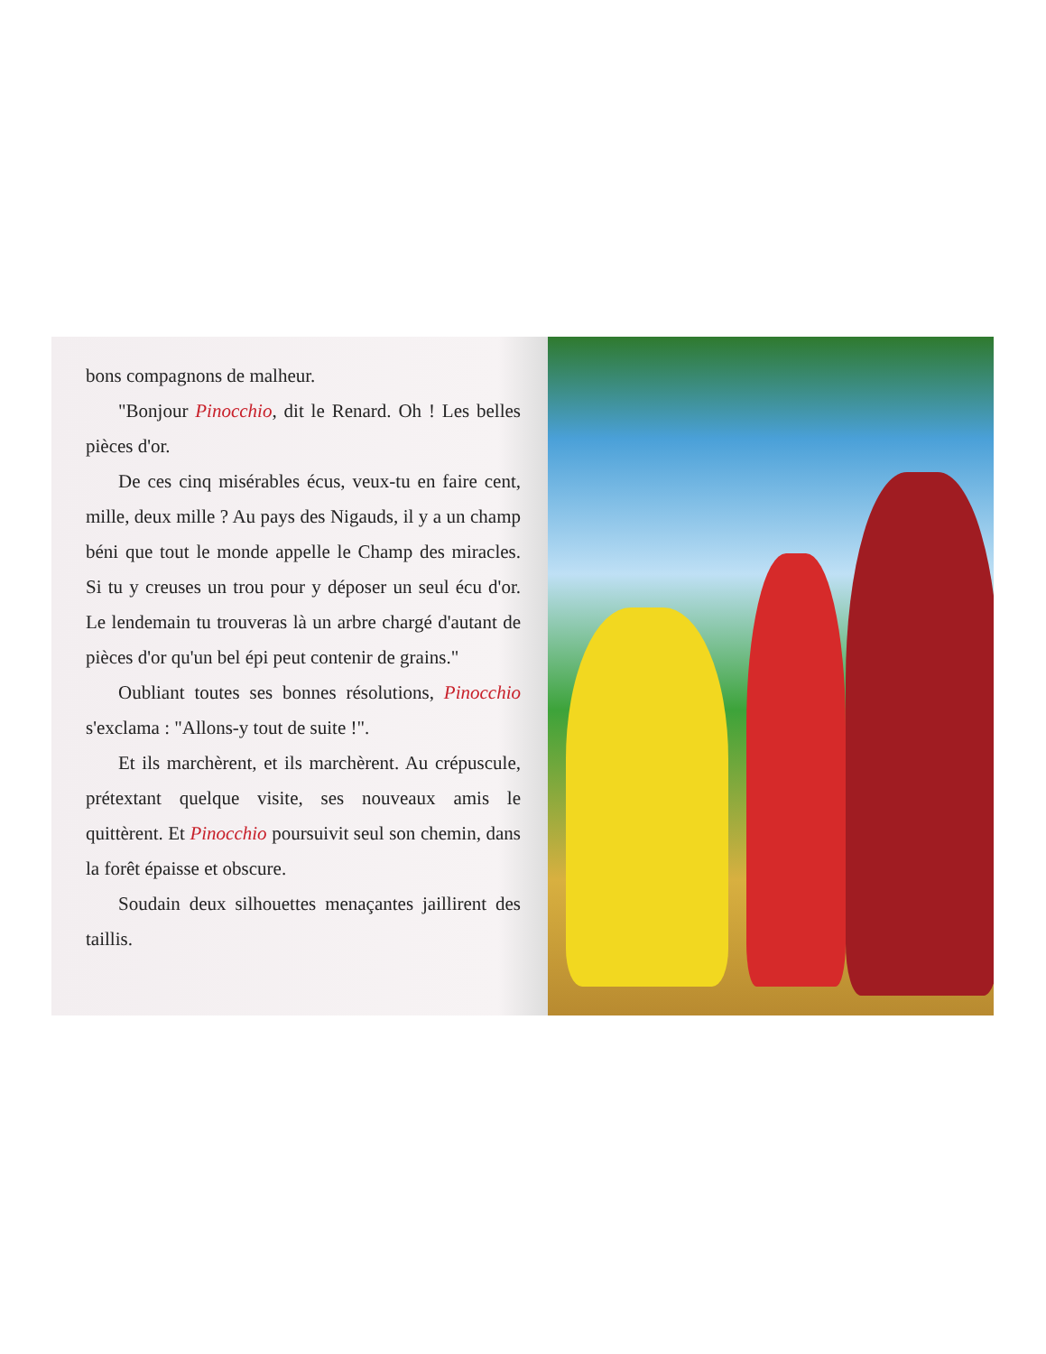bons compagnons de malheur.
"Bonjour Pinocchio, dit le Renard. Oh ! Les belles pièces d'or.
De ces cinq misérables écus, veux-tu en faire cent, mille, deux mille ? Au pays des Nigauds, il y a un champ béni que tout le monde appelle le Champ des miracles. Si tu y creuses un trou pour y déposer un seul écu d'or. Le lendemain tu trouveras là un arbre chargé d'autant de pièces d'or qu'un bel épi peut contenir de grains."
Oubliant toutes ses bonnes résolutions, Pinocchio s'exclama : "Allons-y tout de suite !".
Et ils marchèrent, et ils marchèrent. Au crépuscule, prétextant quelque visite, ses nouveaux amis le quittèrent. Et Pinocchio poursuivit seul son chemin, dans la forêt épaisse et obscure.
Soudain deux silhouettes menaçantes jaillirent des taillis.